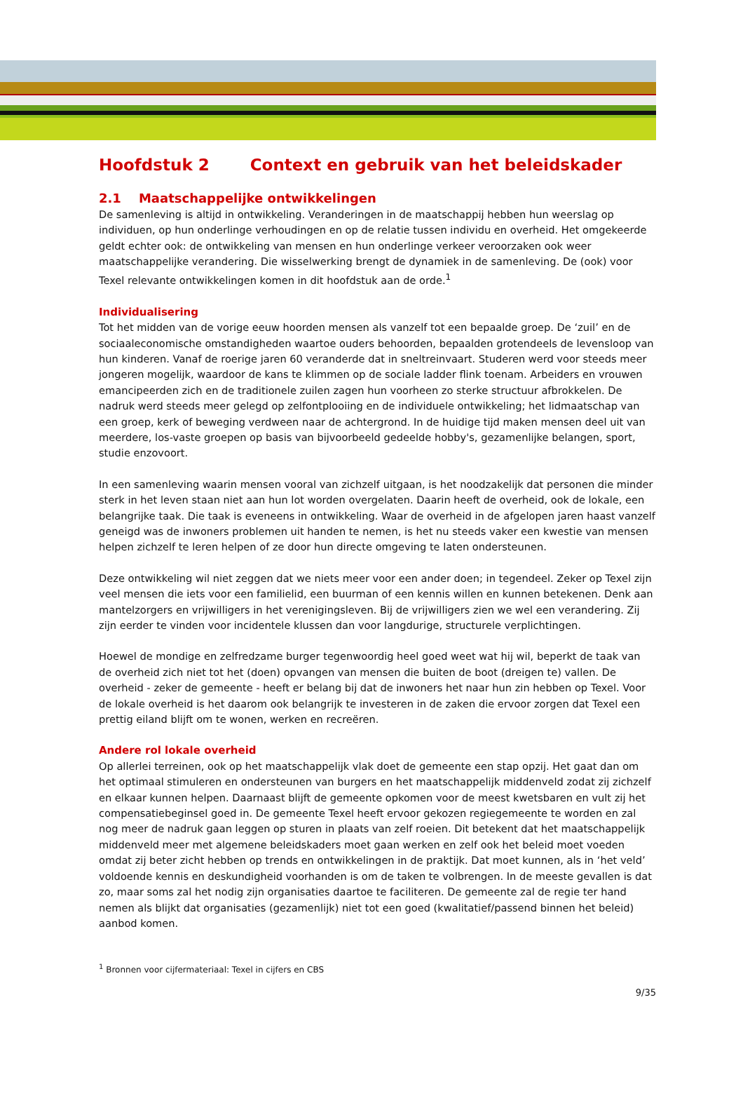Hoofdstuk 2 Context en gebruik van het beleidskader
2.1 Maatschappelijke ontwikkelingen
De samenleving is altijd in ontwikkeling. Veranderingen in de maatschappij hebben hun weerslag op individuen, op hun onderlinge verhoudingen en op de relatie tussen individu en overheid. Het omgekeerde geldt echter ook: de ontwikkeling van mensen en hun onderlinge verkeer veroorzaken ook weer maatschappelijke verandering. Die wisselwerking brengt de dynamiek in de samenleving. De (ook) voor Texel relevante ontwikkelingen komen in dit hoofdstuk aan de orde.<sup>1</sup>
Individualisering
Tot het midden van de vorige eeuw hoorden mensen als vanzelf tot een bepaalde groep. De ‘zuil’ en de sociaaleconomische omstandigheden waartoe ouders behoorden, bepaalden grotendeels de levensloop van hun kinderen. Vanaf de roerige jaren 60 veranderde dat in sneltreinvaart. Studeren werd voor steeds meer jongeren mogelijk, waardoor de kans te klimmen op de sociale ladder flink toenam. Arbeiders en vrouwen emancipeerden zich en de traditionele zuilen zagen hun voorheen zo sterke structuur afbrokkelen. De nadruk werd steeds meer gelegd op zelfontplooiing en de individuele ontwikkeling; het lidmaatschap van een groep, kerk of beweging verdween naar de achtergrond. In de huidige tijd maken mensen deel uit van meerdere, los-vaste groepen op basis van bijvoorbeeld gedeelde hobby's, gezamenlijke belangen, sport, studie enzovoort.
In een samenleving waarin mensen vooral van zichzelf uitgaan, is het noodzakelijk dat personen die minder sterk in het leven staan niet aan hun lot worden overgelaten. Daarin heeft de overheid, ook de lokale, een belangrijke taak. Die taak is eveneens in ontwikkeling. Waar de overheid in de afgelopen jaren haast vanzelf geneigd was de inwoners problemen uit handen te nemen, is het nu steeds vaker een kwestie van mensen helpen zichzelf te leren helpen of ze door hun directe omgeving te laten ondersteunen.
Deze ontwikkeling wil niet zeggen dat we niets meer voor een ander doen; in tegendeel. Zeker op Texel zijn veel mensen die iets voor een familielid, een buurman of een kennis willen en kunnen betekenen. Denk aan mantelzorgers en vrijwilligers in het verenigingsleven. Bij de vrijwilligers zien we wel een verandering. Zij zijn eerder te vinden voor incidentele klussen dan voor langdurige, structurele verplichtingen.
Hoewel de mondige en zelfredzame burger tegenwoordig heel goed weet wat hij wil, beperkt de taak van de overheid zich niet tot het (doen) opvangen van mensen die buiten de boot (dreigen te) vallen. De overheid - zeker de gemeente - heeft er belang bij dat de inwoners het naar hun zin hebben op Texel. Voor de lokale overheid is het daarom ook belangrijk te investeren in de zaken die ervoor zorgen dat Texel een prettig eiland blijft om te wonen, werken en recreëren.
Andere rol lokale overheid
Op allerlei terreinen, ook op het maatschappelijk vlak doet de gemeente een stap opzij. Het gaat dan om het optimaal stimuleren en ondersteunen van burgers en het maatschappelijk middenveld zodat zij zichzelf en elkaar kunnen helpen. Daarnaast blijft de gemeente opkomen voor de meest kwetsbaren en vult zij het compensatiebeginsel goed in. De gemeente Texel heeft ervoor gekozen regiegemeente te worden en zal nog meer de nadruk gaan leggen op sturen in plaats van zelf roeien. Dit betekent dat het maatschappelijk middenveld meer met algemene beleidskaders moet gaan werken en zelf ook het beleid moet voeden omdat zij beter zicht hebben op trends en ontwikkelingen in de praktijk. Dat moet kunnen, als in ‘het veld’ voldoende kennis en deskundigheid voorhanden is om de taken te volbrengen. In de meeste gevallen is dat zo, maar soms zal het nodig zijn organisaties daartoe te faciliteren. De gemeente zal de regie ter hand nemen als blijkt dat organisaties (gezamenlijk) niet tot een goed (kwalitatief/passend binnen het beleid) aanbod komen.
<sup>1</sup> Bronnen voor cijfermateriaal: Texel in cijfers en CBS
9/35